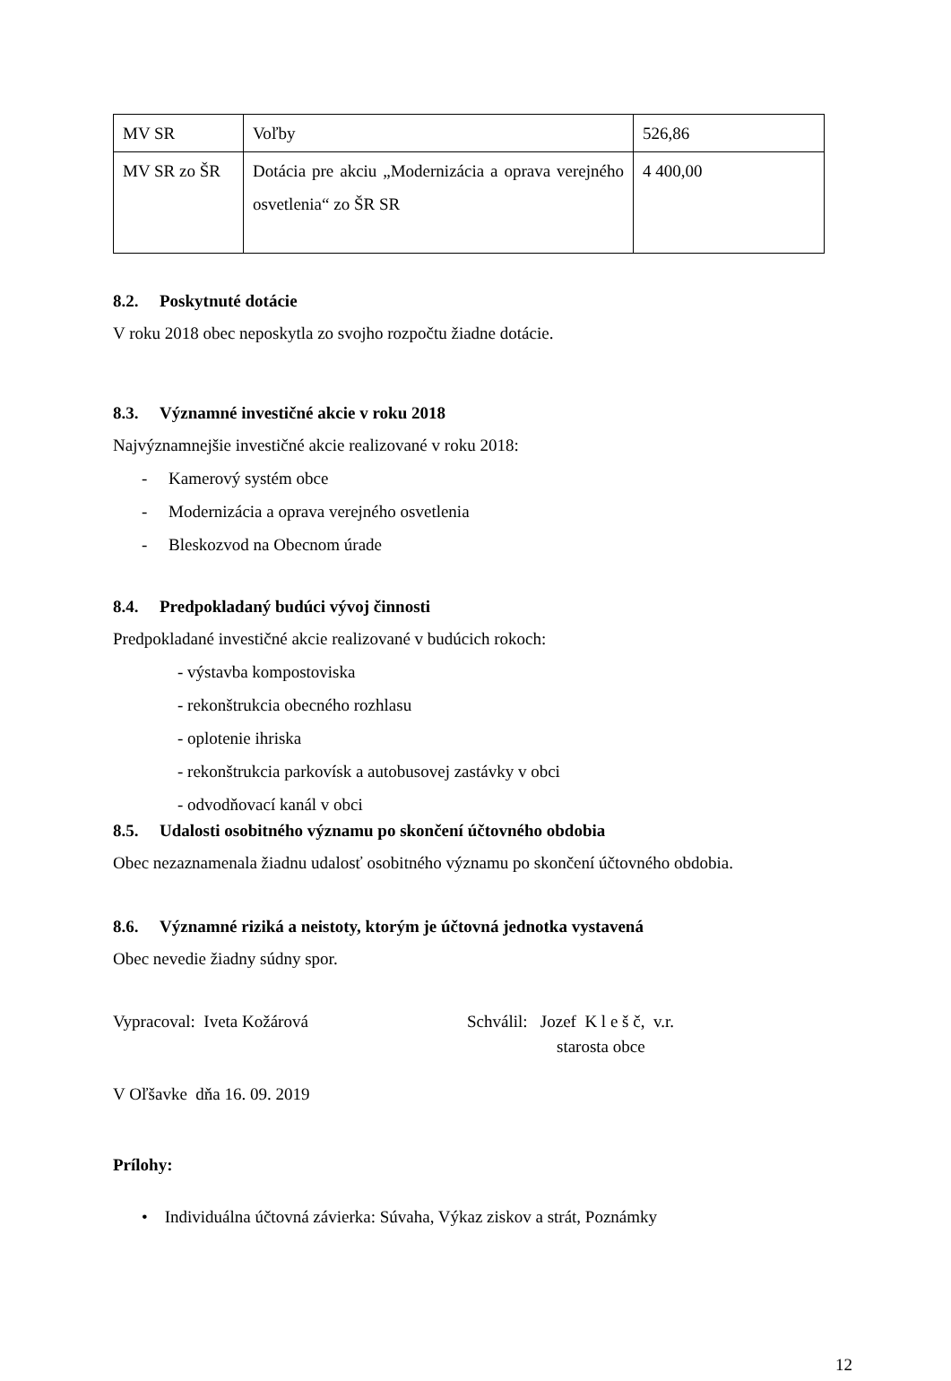| MV SR | Voľby | 526,86 |
| MV SR zo ŠR | Dotácia pre akciu „Modernizácia a oprava verejného osvetlenia“ zo ŠR SR | 4 400,00 |
8.2. Poskytnuté dotácie
V roku 2018 obec neposkytla zo svojho rozpočtu žiadne dotácie.
8.3. Významné investičné akcie v roku 2018
Najvýznamnejšie investičné akcie realizované v roku 2018:
- Kamerový systém obce
- Modernizácia a oprava verejného osvetlenia
- Bleskozvod na Obecnom úrade
8.4. Predpokladaný budúci vývoj činnosti
Predpokladané investičné akcie realizované v budúcich rokoch:
- výstavba kompostoviska
- rekonštrukcia obecného rozhlasu
- oplotenie ihriska
- rekonštrukcia parkovísk a autobusovej zastávky v obci
- odvodňovací kanál v obci
8.5. Udalosti osobitného významu po skončení účtovného obdobia
Obec nezaznamenala žiadnu udalosť osobitného významu po skončení účtovného obdobia.
8.6. Významné riziká a neistoty, ktorým je účtovná jednotka vystavená
Obec nevedie žiadny súdny spor.
Vypracoval: Iveta Kožárová Schválil: Jozef K l e š č, v.r.
starosta obce
V Oľšavke dňa 16. 09. 2019
Prílohy:
• Individuálna účtovná závierka: Súvaha, Výkaz ziskov a strát, Poznámky
12